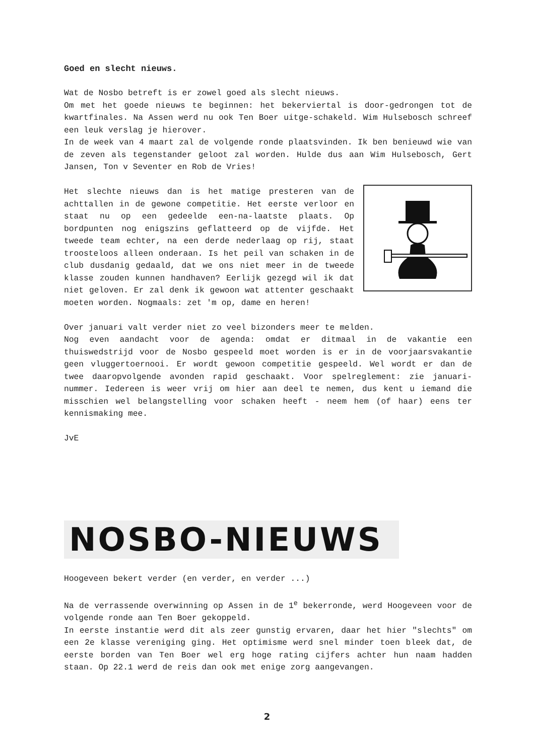Goed en slecht nieuws.
Wat de Nosbo betreft is er zowel goed als slecht nieuws.
Om met het goede nieuws te beginnen: het bekerviertal is door-gedrongen tot de kwartfinales. Na Assen werd nu ook Ten Boer uitge-schakeld. Wim Hulsebosch schreef een leuk verslag je hierover.
In de week van 4 maart zal de volgende ronde plaatsvinden. Ik ben benieuwd wie van de zeven als tegenstander geloot zal worden. Hulde dus aan Wim Hulsebosch, Gert Jansen, Ton v Seventer en Rob de Vries!
Het slechte nieuws dan is het matige presteren van de achttallen in de gewone competitie. Het eerste verloor en staat nu op een gedeelde een-na-laatste plaats. Op bordpunten nog enigszins geflatteerd op de vijfde. Het tweede team echter, na een derde nederlaag op rij, staat troosteloos alleen onderaan. Is het peil van schaken in de club dusdanig gedaald, dat we ons niet meer in de tweede klasse zouden kunnen handhaven? Eerlijk gezegd wil ik dat niet geloven. Er zal denk ik gewoon wat attenter geschaakt moeten worden. Nogmaals: zet 'm op, dame en heren!
Over januari valt verder niet zo veel bizonders meer te melden.
Nog even aandacht voor de agenda: omdat er ditmaal in de vakantie een thuiswedstrijd voor de Nosbo gespeeld moet worden is er in de voorjaarsvakantie geen vluggertoernooi. Er wordt gewoon competitie gespeeld. Wel wordt er dan de twee daaropvolgende avonden rapid geschaakt. Voor spelreglement: zie januari-nummer. Iedereen is weer vrij om hier aan deel te nemen, dus kent u iemand die misschien wel belangstelling voor schaken heeft - neem hem (of haar) eens ter kennismaking mee.
JvE
NOSBO-NIEUWS
Hoogeveen bekert verder (en verder, en verder ...)
Na de verrassende overwinning op Assen in de 1<sup>e</sup> bekerronde, werd Hoogeveen voor de volgende ronde aan Ten Boer gekoppeld.
In eerste instantie werd dit als zeer gunstig ervaren, daar het hier "slechts" om een 2e klasse vereniging ging. Het optimisme werd snel minder toen bleek dat, de eerste borden van Ten Boer wel erg hoge rating cijfers achter hun naam hadden staan. Op 22.1 werd de reis dan ook met enige zorg aangevangen.
2